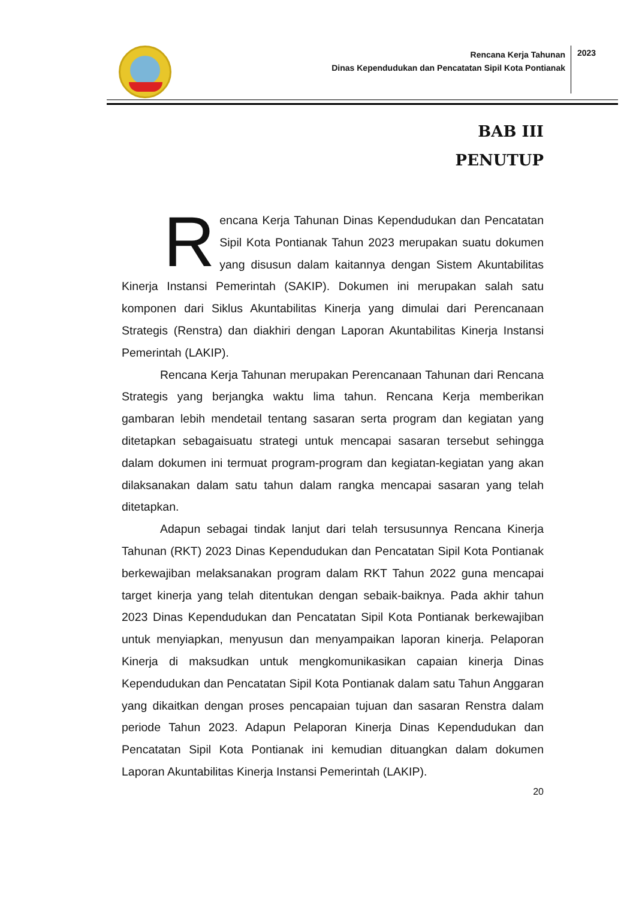Rencana Kerja Tahunan
Dinas Kependudukan dan Pencatatan Sipil Kota Pontianak
2023
BAB III
PENUTUP
Rencana Kerja Tahunan Dinas Kependudukan dan Pencatatan Sipil Kota Pontianak Tahun 2023 merupakan suatu dokumen yang disusun dalam kaitannya dengan Sistem Akuntabilitas Kinerja Instansi Pemerintah (SAKIP). Dokumen ini merupakan salah satu komponen dari Siklus Akuntabilitas Kinerja yang dimulai dari Perencanaan Strategis (Renstra) dan diakhiri dengan Laporan Akuntabilitas Kinerja Instansi Pemerintah (LAKIP).
Rencana Kerja Tahunan merupakan Perencanaan Tahunan dari Rencana Strategis yang berjangka waktu lima tahun. Rencana Kerja memberikan gambaran lebih mendetail tentang sasaran serta program dan kegiatan yang ditetapkan sebagaisuatu strategi untuk mencapai sasaran tersebut sehingga dalam dokumen ini termuat program-program dan kegiatan-kegiatan yang akan dilaksanakan dalam satu tahun dalam rangka mencapai sasaran yang telah ditetapkan.
Adapun sebagai tindak lanjut dari telah tersusunnya Rencana Kinerja Tahunan (RKT) 2023 Dinas Kependudukan dan Pencatatan Sipil Kota Pontianak berkewajiban melaksanakan program dalam RKT Tahun 2022 guna mencapai target kinerja yang telah ditentukan dengan sebaik-baiknya. Pada akhir tahun 2023 Dinas Kependudukan dan Pencatatan Sipil Kota Pontianak berkewajiban untuk menyiapkan, menyusun dan menyampaikan laporan kinerja. Pelaporan Kinerja di maksudkan untuk mengkomunikasikan capaian kinerja Dinas Kependudukan dan Pencatatan Sipil Kota Pontianak dalam satu Tahun Anggaran yang dikaitkan dengan proses pencapaian tujuan dan sasaran Renstra dalam periode Tahun 2023. Adapun Pelaporan Kinerja Dinas Kependudukan dan Pencatatan Sipil Kota Pontianak ini kemudian dituangkan dalam dokumen Laporan Akuntabilitas Kinerja Instansi Pemerintah (LAKIP).
20